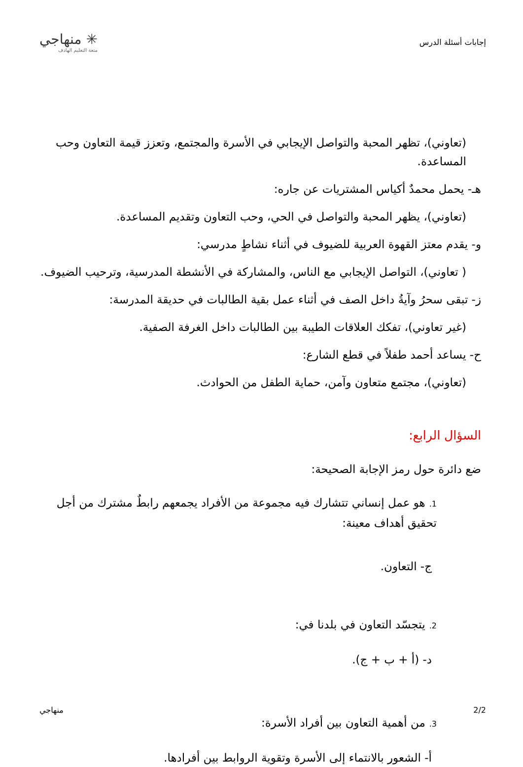إجابات أسئلة الدرس
✳ منهاجي
متعة التعليم الهادف
(تعاوني)، تظهر المحبة والتواصل الإيجابي في الأسرة والمجتمع، وتعزز قيمة التعاون وحب المساعدة.
هـ- يحمل محمدٌ أكياس المشتريات عن جاره:
(تعاوني)، يظهر المحبة والتواصل في الحي، وحب التعاون وتقديم المساعدة.
و- يقدم معتز القهوة العربية للضيوف في أثناء نشاطٍ مدرسي:
( تعاوني)، التواصل الإيجابي مع الناس، والمشاركة في الأنشطة المدرسية، وترحيب الضيوف.
ز- تبقى سحرُ وآيةُ داخل الصف في أثناء عمل بقية الطالبات في حديقة المدرسة:
(غير تعاوني)، تفكك العلاقات الطيبة بين الطالبات داخل الغرفة الصفية.
ح- يساعد أحمد طفلاً في قطع الشارع:
(تعاوني)، مجتمع متعاون وآمن، حماية الطفل من الحوادث.
السؤال الرابع:
ضع دائرة حول رمز الإجابة الصحيحة:
1. هو عمل إنساني تتشارك فيه مجموعة من الأفراد يجمعهم رابطٌ مشترك من أجل تحقيق أهداف معينة:
ج- التعاون.
2. يتجسّد التعاون في بلدنا في:
د- (أ + ب + ج).
3. من أهمية التعاون بين أفراد الأسرة:
أ- الشعور بالانتماء إلى الأسرة وتقوية الروابط بين أفرادها.
2/2 منهاجي